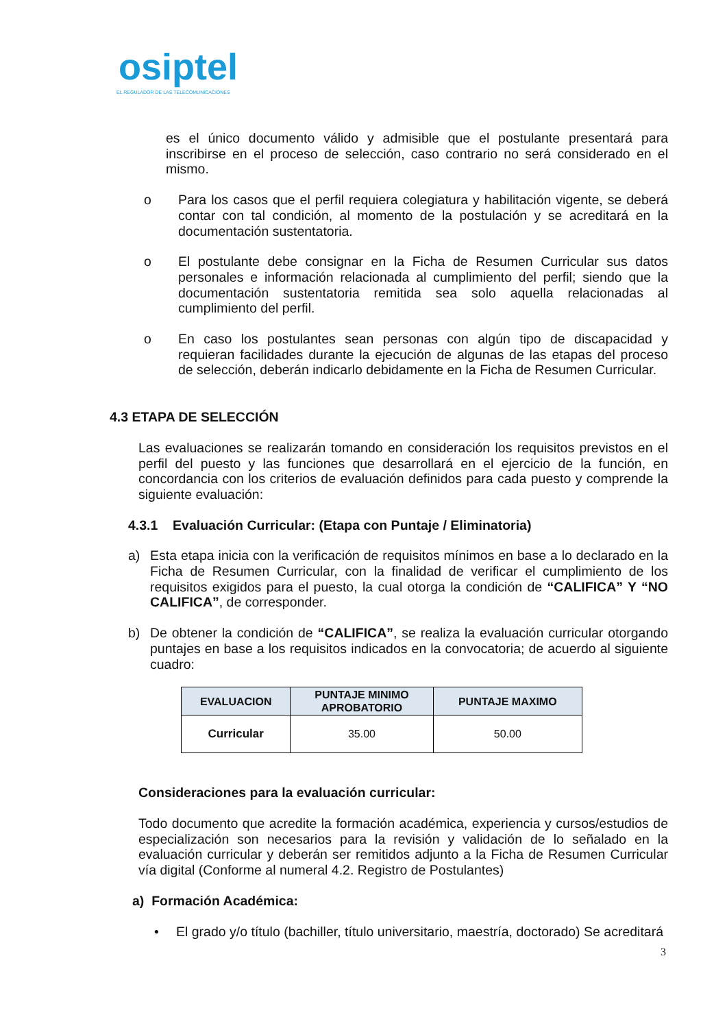osiptel
EL REGULADOR DE LAS TELECOMUNICACIONES
es el único documento válido y admisible que el postulante presentará para inscribirse en el proceso de selección, caso contrario no será considerado en el mismo.
o Para los casos que el perfil requiera colegiatura y habilitación vigente, se deberá contar con tal condición, al momento de la postulación y se acreditará en la documentación sustentatoria.
o El postulante debe consignar en la Ficha de Resumen Curricular sus datos personales e información relacionada al cumplimiento del perfil; siendo que la documentación sustentatoria remitida sea solo aquella relacionadas al cumplimiento del perfil.
o En caso los postulantes sean personas con algún tipo de discapacidad y requieran facilidades durante la ejecución de algunas de las etapas del proceso de selección, deberán indicarlo debidamente en la Ficha de Resumen Curricular.
4.3 ETAPA DE SELECCIÓN
Las evaluaciones se realizarán tomando en consideración los requisitos previstos en el perfil del puesto y las funciones que desarrollará en el ejercicio de la función, en concordancia con los criterios de evaluación definidos para cada puesto y comprende la siguiente evaluación:
4.3.1 Evaluación Curricular: (Etapa con Puntaje / Eliminatoria)
a) Esta etapa inicia con la verificación de requisitos mínimos en base a lo declarado en la Ficha de Resumen Curricular, con la finalidad de verificar el cumplimiento de los requisitos exigidos para el puesto, la cual otorga la condición de “CALIFICA” Y “NO CALIFICA”, de corresponder.
b) De obtener la condición de “CALIFICA”, se realiza la evaluación curricular otorgando puntajes en base a los requisitos indicados en la convocatoria; de acuerdo al siguiente cuadro:
| EVALUACION | PUNTAJE MINIMO APROBATORIO | PUNTAJE MAXIMO |
| --- | --- | --- |
| Curricular | 35.00 | 50.00 |
Consideraciones para la evaluación curricular:
Todo documento que acredite la formación académica, experiencia y cursos/estudios de especialización son necesarios para la revisión y validación de lo señalado en la evaluación curricular y deberán ser remitidos adjunto a la Ficha de Resumen Curricular vía digital (Conforme al numeral 4.2. Registro de Postulantes)
a) Formación Académica:
• El grado y/o título (bachiller, título universitario, maestría, doctorado) Se acreditará
3